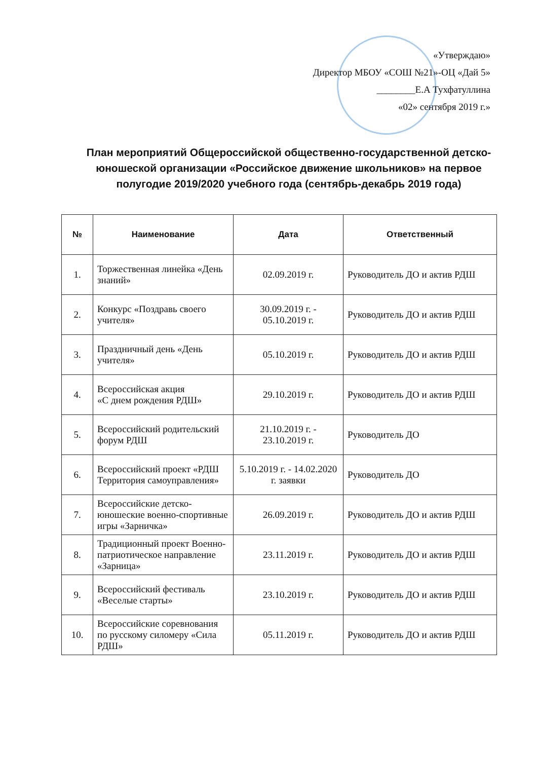«Утверждаю»
Директор МБОУ «СОШ №21»-ОЦ «Дай 5»
________Е.А Тухфатуллина
«02» сентября 2019 г.»
План мероприятий Общероссийской общественно-государственной детско-юношеской организации «Российское движение школьников» на первое полугодие 2019/2020 учебного года (сентябрь-декабрь 2019 года)
| № | Наименование | Дата | Ответственный |
| --- | --- | --- | --- |
| 1. | Торжественная линейка «День знаний» | 02.09.2019 г. | Руководитель ДО и актив РДШ |
| 2. | Конкурс «Поздравь своего учителя» | 30.09.2019 г. - 05.10.2019 г. | Руководитель ДО и актив РДШ |
| 3. | Праздничный день «День учителя» | 05.10.2019 г. | Руководитель ДО и актив РДШ |
| 4. | Всероссийская акция «С днем рождения РДШ» | 29.10.2019 г. | Руководитель ДО и актив РДШ |
| 5. | Всероссийский родительский форум РДШ | 21.10.2019 г. - 23.10.2019 г. | Руководитель ДО |
| 6. | Всероссийский проект «РДШ Территория самоуправления» | 5.10.2019 г. - 14.02.2020 г. заявки | Руководитель ДО |
| 7. | Всероссийские детско-юношеские военно-спортивные игры «Зарничка» | 26.09.2019 г. | Руководитель ДО и актив РДШ |
| 8. | Традиционный проект Военно-патриотическое направление «Зарница» | 23.11.2019 г. | Руководитель ДО и актив РДШ |
| 9. | Всероссийский фестиваль «Веселые старты» | 23.10.2019 г. | Руководитель ДО и актив РДШ |
| 10. | Всероссийские соревнования по русскому силомеру «Сила РДШ» | 05.11.2019 г. | Руководитель ДО и актив РДШ |